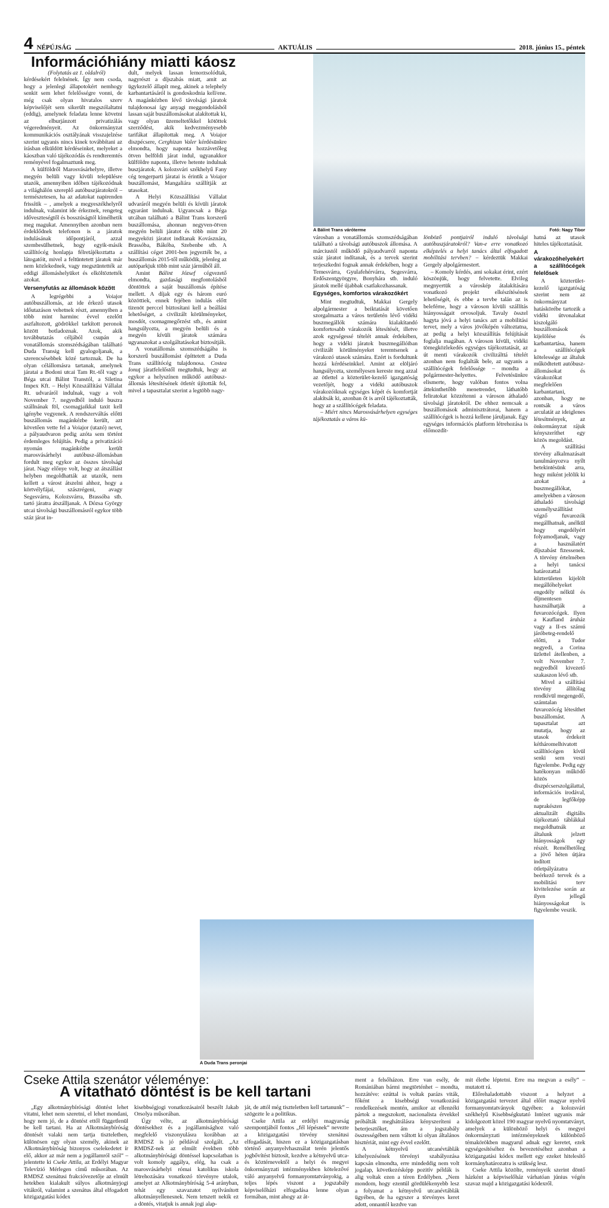4 NÉPÚJSÁG AKTUÁLIS 2018. június 15., péntek
Információhiány miatti káosz
(Folytatás az 1. oldalról)
kérdésekért felelnének. Így nem csoda, hogy a jelenlegi állapotokért nemhogy senkit sem lehet felelősségre vonni, de még csak olyan hivatalos szerv képviselőjét sem sikerült megszólaltatni (eddig), amelynek feladata lenne követni az elburjánzott privatizálás végeredményeit. Az önkormányzat kommunikációs osztályának visszajelzése szerint ugyanis nincs kinek továbbítani az írásban elküldött kérdéseinket, melyeket a káoszban való tájékozódás és rendteremtés reményével fogalmaztunk meg.
A külföldről Marosvásárhelyre, illetve megyén belüli vagy kívüli településre utazók, amennyiben időben tájékozódnak a világhálón szereplő autóbuszjáratokról – természetesen, ha az adatokat napirenden frissítik – , amelyek a megyeszékhelyről indulnak, valamint ide érkeznek, rengeteg időveszteségtől és bosszúságtól kímélhetik meg magukat. Amennyiben azonban nem érdeklődnek telefonon is a járatok indulásának időpontjáról, azzal szembesülhetnek, hogy egyik-másik szállítócég honlapja félretájékoztatta a látogatóit, mivel a feltüntetett járatok már nem közlekednek, vagy megszüntették az eddigi állomáshelyüket és elköltöztették azokat.
Versenyfutás az állomások között
A legrégebbi a Voiajor autóbuszállomás, az ide érkező utasok időutazáson vehetnek részt, amennyiben a több mint harminc évvel ezelőtt aszfaltozott, gödrökkel tarkított peronok között botladoznak. Azok, akik továbbutazás céljából csupán a vonatállomás szomszédságában található Duda Transig kell gyalogoljanak, a szerencsésebbek közé tartoznak. De ha olyan célállomásra tartanak, amelynek járatai a Bodoni utcai Tam Rt.-től vagy a Béga utcai Bálint Transtól, a Siletina Impex Kft. – Helyi Közszállítási Vállalat Rt. udvaráról indulnak, vagy a volt November 7. negyedből induló buszra szállnának föl, csomagjaikkal taxit kell igénybe vegyenek. A rendszerváltás előtti buszállomás magánkézbe került, azt követően vette fel a Voiajor (utazó) nevet, a pályaudvaron pedig azóta sem történt érdemleges felújítás. Pedig a privatizáció nyomán magánkézbe került marosvásárhelyi autóbusz-állomásban fordult meg egykor az összes távolsági járat. Nagy előnye volt, hogy az átszállást helyben megoldhatták az utazók, nem kellett a várost átszelni ahhoz, hogy a körtvélyfájai, szászrégeni, avagy Segesvárra, Kolozsvárra, Brassóba stb. tartó járatra átszálljanak. A Dózsa György utcai távolsági buszállomásról egykor több száz járat in-
dult, melyek lassan lemorzsolódtak, nagyrészt a díjszabás miatt, amit az ügykezelő állapít meg, akinek a telephely karbantartásáról is gondoskodnia kell/ene. A magánkézben lévő távolsági járatok tulajdonosai így anyagi meggondolásból lassan saját buszállomásokat alakítottak ki, vagy olyan üzemeltetőkkel kötöttek szerződést, akik kedvezményesebb tarifákat állapítottak meg. A Voiajor diszpécsere, Cerghizan Valer kérdésünkre elmondta, hogy naponta hozzávetőleg ötven belföldi járat indul, ugyanakkor külföldre naponta, illetve hetente indulnak buszjáratok. A kolozsvári székhelyű Fany cég tengerparti járatai is érintik a Voiajor buszállomást, Mangaliára szállítják az utasokat.
A Helyi Közszállítási Vállalat udvaráról megyén belüli és kívüli járatok egyaránt indulnak. Ugyancsak a Béga utcában található a Bálint Trans korszerű buszállomása, ahonnan negyven-ötven megyén belüli járatot és több mint 20 megyeközi járatot indítanak Kovásznára, Brassóba, Bákóba, Szebenbe stb. A szállítási céget 2001-ben jegyezték be, a buszállomás 2015-től működik, jelenleg az autóparkjuk több mint száz járműből áll.
Amint Bálint József cégvezető elmondta, gazdasági megfontolásból döntöttek a saját buszállomás építése mellett. A díjak egy és három euró közöttiek, ennek fejében indulás előtt tizenöt perccel biztosítani kell a beállási lehetőséget, a civilizált körülményeket, mosdót, csomagmegőrzést stb., és amint hangsúlyozta, a megyén belüli és a megyén kívüli járatok számára ugyanazokat a szolgáltatásokat biztosítják.
A vonatállomás szomszédságába is korszerű buszállomást építtetett a Duda Trans szállítócég tulajdonosa. Costea Ionuţ járatfelelőstől megtudtuk, hogy az egykor a helyszínen működő autóbusz-állomás létesítésének ötletét újították fel, mivel a tapasztalat szerint a legtöbb nagy-
A Bálint Trans váróterme Fotó: Nagy Tibor
városban a vonatállomás szomszédságában található a távolsági autóbuszok állomása. A márciustól működő pályaudvarról naponta száz járatot indítanak, és a tervek szerint terjeszkedni fognak annak érdekében, hogy a Temesvárra, Gyulafehérvárra, Segesvárra, Erdőszentgyörgyre, Bonyhára stb. induló járatok mellé újabbak csatlakozhassanak.
Egységes, komfortos várakozókért
Mint megtudtuk, Makkai Gergely alpolgármester a beiktatását követően szorgalmazta a város területén lévő vidéki buszmegállók számára kialakítandó komfortosabb várakozók létesítését, illetve azok egységessé tételét annak érdekében, hogy a vidéki járatok buszmegállóiban civilizált körülményeket teremtsenek a várakozó utasok számára. Ezért is fordultunk hozzá kérdéseinkkel. Amint az elöljáró hangsúlyozta, személyesen kereste meg azzal az ötlettel a közterület-kezelő igazgatóság vezetőjét, hogy a vidéki autóbuszok várakozóiknak egységes képét és komfortját alakítsák ki, azonban őt is arról tájékoztatták, hogy az a szállítócégek feladata.
– Miért nincs Marosvásárhelyen egységes tájékoztatás a város kü-
lönböző pontjairól induló távolsági autóbuszjáratokról? Van-e erre vonatkozó elképzelés a helyi tanács által elfogadott mobilitási tervben? – kérdeztük Makkai Gergely alpolgármestert.
– Komoly kérdés, ami sokakat érint, ezért köszönjük, hogy felvetette. Elvileg megnyertük a városkép átalakítására vonatkozó projekt elkészítésének lehetőségét, és ebbe a tervbe talán az is beleférne, hogy a városon kívüli szállítás hiányosságait orvosoljuk. Tavaly összel hagyta jóvá a helyi tanács azt a mobilitási tervet, mely a város jövőképén változtatna, az pedig a helyi közszállítás felújítását foglalja magában. A városon kívüli, vidéki tömegközlekedés egységes tájékoztatását, az út menti várakozók civilizálttá tételét azonban nem foglalták bele, az ugyanis a szállítócégek felelőssége – mondta a polgármester-helyettes. Felvetésünkre elismerte, hogy valóban fontos volna áttekinthetőbb menetrendet, láthatóbb feliratokat közzétenni a városon áthaladó távolsági járatokról. De ehhez nemcsak a buszállomások adminisztrátorai, hanem a szállítócégek is hozzá kellene járuljanak. Egy egységes információs platform létrehozása is előmozdít-
hatná az utasok hiteles tájékoztatását.
A várakozóhelyekért a szállítócégek felelősek
A közterület-kezelő igazgatóság szerint nem az önkormányzat hatáskörébe tartozik a vidéki útvonalakat kiszolgáló buszállomások kijelölése és karbantartása, hanem a szállítócégek kötelessége az általuk működtetett autóbusz-állomásokat és várakozókat megfelelően karbantartani, azonban, hogy ne rontsák a város arculatát az ideiglenes létesítmények, az önkormányzat rájuk kényszeríthet egy közös megoldást.
A szállítási törvény alkalmazásait tanulmányozva nyílt betekintésünk arra, hogy miként jelölik ki azokat a buszmegállókat, amelyekben a városon áthaladó távolsági személyszállítást végző fuvarozók megállhatnak, anélkül hogy engedélyért folyamodjanak, vagy a használatért díjszabást fizessenek. A törvény értelmében a helyi tanácsi határozattal közterületen kijelölt megállóhelyeket engedély nélkül és díjmentesen használhatják a fuvarozócégek. Ilyen a Kaufland áruház vagy a II-es számú járóbeteg-rendelő előtti, a Tudor negyedi, a Corina üzlettel átellenben, a volt November 7. negyedből kivezető szakaszon lévő stb.
Mivel a szállítási törvény állítólag rendkívül megengedő, számtalan fuvarozócég létesíthet buszállomást. A tapasztalat azt mutatja, hogy az utasok érdekeit kétháromelhivatott szállítócégen kívül senki sem veszi figyelembe. Pedig egy hatékonyan működő közös diszpécserszolgálattal, információs irodával, de legfőképp naprakészen aktualizált digitális tájékoztató táblákkal megoldhatnák az általunk jelzett hiányosságok egy részét. Remélhetőleg a jövő héten útjára indított ötletpályázatra beérkező tervek és a mobilitási terv kivitelezése során az ilyen jellegű hiányosságokat is figyelembe veszik.
A Duda Trans peronjai
Cseke Attila szenátor véleménye:
A vitatható döntést is be kell tartani
„Egy alkotmánybírósági döntést lehet vitatni, lehet nem szeretni, el lehet mondani, hogy nem jó, de a döntést ettől függetlenül be kell tartani. Ha az Alkotmánybíróság döntését valaki nem tartja tiszteletben, különösen egy olyan személy, akinek az Alkotmánybíróság bizonyos cselekedetet ír elő, akkor az már nem a jogállamról szól” – jelentette ki Cseke Attila, az Erdélyi Magyar Televízió Mérlegen című műsorában. Az RMDSZ szenátusi frakcióvezetője az elmúlt hetekben kialakult súlyos alkotmányjogi vitákról, valamint a szenátus által elfogadott közigazgatási kódex
kisebbségjogi vonatkozásairól beszélt Jakab Orsolya műsorában.
Úgy vélte, az alkotmánybírósági döntésekhez és a jogállamisághoz való megfelelő viszonyulásra korábban az RMDSZ is jó példával szolgált. „Az RMDSZ-nek az elmúlt években több alkotmánybírósági döntéssel kapcsolatban is volt komoly aggálya, elég, ha csak a marosvásárhelyi római katolikus iskola létrehozására vonatkozó törvényre utalok, amelyet az Alkotmánybíróság 5-4 arányban, tehát egy szavazatot nyilvánított alkotmányellenesnek. Nem tetszett nekik ez a döntés, vitatjuk is annak jogi alap-
ját, de attól még tiszteletben kell tartanunk” – szögezte le a politikus.
Cseke Attila az erdélyi magyarság szempontjából fontos „fél lépésnek” nevezte a közigazgatási törvény szenátusi elfogadását, hiszen ez a közigazgatásban történő anyanyelvhasználat terén jelentős jogbővítést biztosít, kezdve a kétnyelvű utca- és köztérnevektől a helyi és megyei önkormányzati intézményekben kötelezővé váló anyanyelvű formanyomtatványokig, a teljes lépés viszont a jogszabály képviselőházi elfogadása lenne olyan formában, mint ahogy az át-
ment a felsőházon. Erre van esély, de Romániában bármi megtörténhet – mondta, hozzátéve: ezúttal is voltak parázs viták, főként a kisebbségi vonatkozású rendelkezések mentén, amikor az ellenzéki pártok a megszokott, nacionalista érvekkel próbálták meghátrálásra kényszeríteni a beterjesztőket, ám a jogszabály összességében nem váltott ki olyan általános hisztériát, mint egy évvel ezelőtt.
A kétnyelvű utcanévtáblák kihelyezésének törvényi szabályozása kapcsán elmondta, erre mindeddig nem volt jogalap, következésképp pozitív példák is alig voltak ezen a téren Erdélyben. „Nem mondom, hogy ezentúl gördülékenyebb lesz a folyamat a kétnyelvű utcanévtáblák ügyében, de ha egyszer a törvényes keret adott, onnantól kezdve van
mit életbe léptetni. Erre ma megvan a esély” – mutatott rá.
Előrehaladottabb viszont a helyzet a közigazgatási tervezet által előírt magyar nyelvű formanyomtatványok ügyében: a kolozsvári székhelyű Kisebbségkutató Intézet ugyanis már kidolgozott közel 190 magyar nyelvű nyomtatványt, amelyek a különböző helyi és megyei önkormányzati intézményeknek különböző témakörökben magyarul adnak egy keretet, ezek egységesítéséhez és bevezetéséhez azonban a közigazgatási kódex mellett egy ezeket hitelesítő kormányhatározatra is szükség lesz.
Cseke Attila közölte, reményeik szerint döntő házként a képviselőház várhatóan június végén szavaz majd a közigazgatási kódexről.